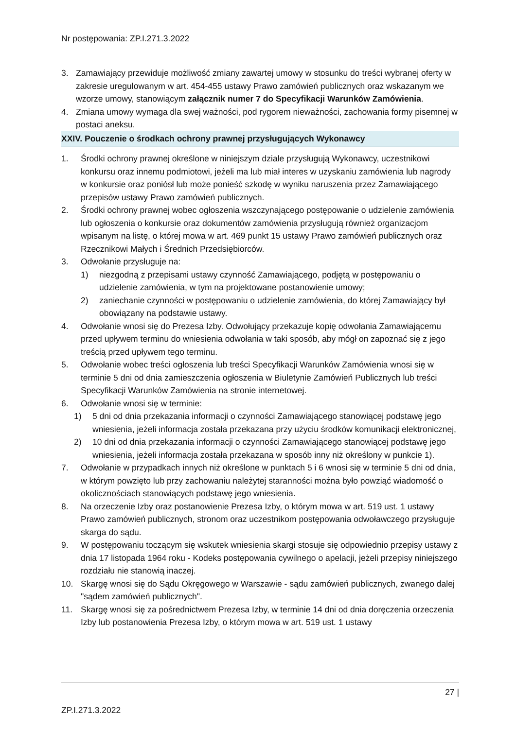Nr postępowania: ZP.I.271.3.2022
3. Zamawiający przewiduje możliwość zmiany zawartej umowy w stosunku do treści wybranej oferty w zakresie uregulowanym w art. 454-455 ustawy Prawo zamówień publicznych oraz wskazanym we wzorze umowy, stanowiącym załącznik numer 7 do Specyfikacji Warunków Zamówienia.
4. Zmiana umowy wymaga dla swej ważności, pod rygorem nieważności, zachowania formy pisemnej w postaci aneksu.
XXIV. Pouczenie o środkach ochrony prawnej przysługujących Wykonawcy
1. Środki ochrony prawnej określone w niniejszym dziale przysługują Wykonawcy, uczestnikowi konkursu oraz innemu podmiotowi, jeżeli ma lub miał interes w uzyskaniu zamówienia lub nagrody w konkursie oraz poniósł lub może ponieść szkodę w wyniku naruszenia przez Zamawiającego przepisów ustawy Prawo zamówień publicznych.
2. Środki ochrony prawnej wobec ogłoszenia wszczynającego postępowanie o udzielenie zamówienia lub ogłoszenia o konkursie oraz dokumentów zamówienia przysługują również organizacjom wpisanym na listę, o której mowa w art. 469 punkt 15 ustawy Prawo zamówień publicznych oraz Rzecznikowi Małych i Średnich Przedsiębiorców.
3. Odwołanie przysługuje na:
1) niezgodną z przepisami ustawy czynność Zamawiającego, podjętą w postępowaniu o udzielenie zamówienia, w tym na projektowane postanowienie umowy;
2) zaniechanie czynności w postępowaniu o udzielenie zamówienia, do której Zamawiający był obowiązany na podstawie ustawy.
4. Odwołanie wnosi się do Prezesa Izby. Odwołujący przekazuje kopię odwołania Zamawiającemu przed upływem terminu do wniesienia odwołania w taki sposób, aby mógł on zapoznać się z jego treścią przed upływem tego terminu.
5. Odwołanie wobec treści ogłoszenia lub treści Specyfikacji Warunków Zamówienia wnosi się w terminie 5 dni od dnia zamieszczenia ogłoszenia w Biuletynie Zamówień Publicznych lub treści Specyfikacji Warunków Zamówienia na stronie internetowej.
6. Odwołanie wnosi się w terminie:
1) 5 dni od dnia przekazania informacji o czynności Zamawiającego stanowiącej podstawę jego wniesienia, jeżeli informacja została przekazana przy użyciu środków komunikacji elektronicznej,
2) 10 dni od dnia przekazania informacji o czynności Zamawiającego stanowiącej podstawę jego wniesienia, jeżeli informacja została przekazana w sposób inny niż określony w punkcie 1).
7. Odwołanie w przypadkach innych niż określone w punktach 5 i 6 wnosi się w terminie 5 dni od dnia, w którym powzięto lub przy zachowaniu należytej staranności można było powziąć wiadomość o okolicznościach stanowiących podstawę jego wniesienia.
8. Na orzeczenie Izby oraz postanowienie Prezesa Izby, o którym mowa w art. 519 ust. 1 ustawy Prawo zamówień publicznych, stronom oraz uczestnikom postępowania odwoławczego przysługuje skarga do sądu.
9. W postępowaniu toczącym się wskutek wniesienia skargi stosuje się odpowiednio przepisy ustawy z dnia 17 listopada 1964 roku - Kodeks postępowania cywilnego o apelacji, jeżeli przepisy niniejszego rozdziału nie stanowią inaczej.
10. Skargę wnosi się do Sądu Okręgowego w Warszawie - sądu zamówień publicznych, zwanego dalej "sądem zamówień publicznych".
11. Skargę wnosi się za pośrednictwem Prezesa Izby, w terminie 14 dni od dnia doręczenia orzeczenia Izby lub postanowienia Prezesa Izby, o którym mowa w art. 519 ust. 1 ustawy
27 |
ZP.I.271.3.2022